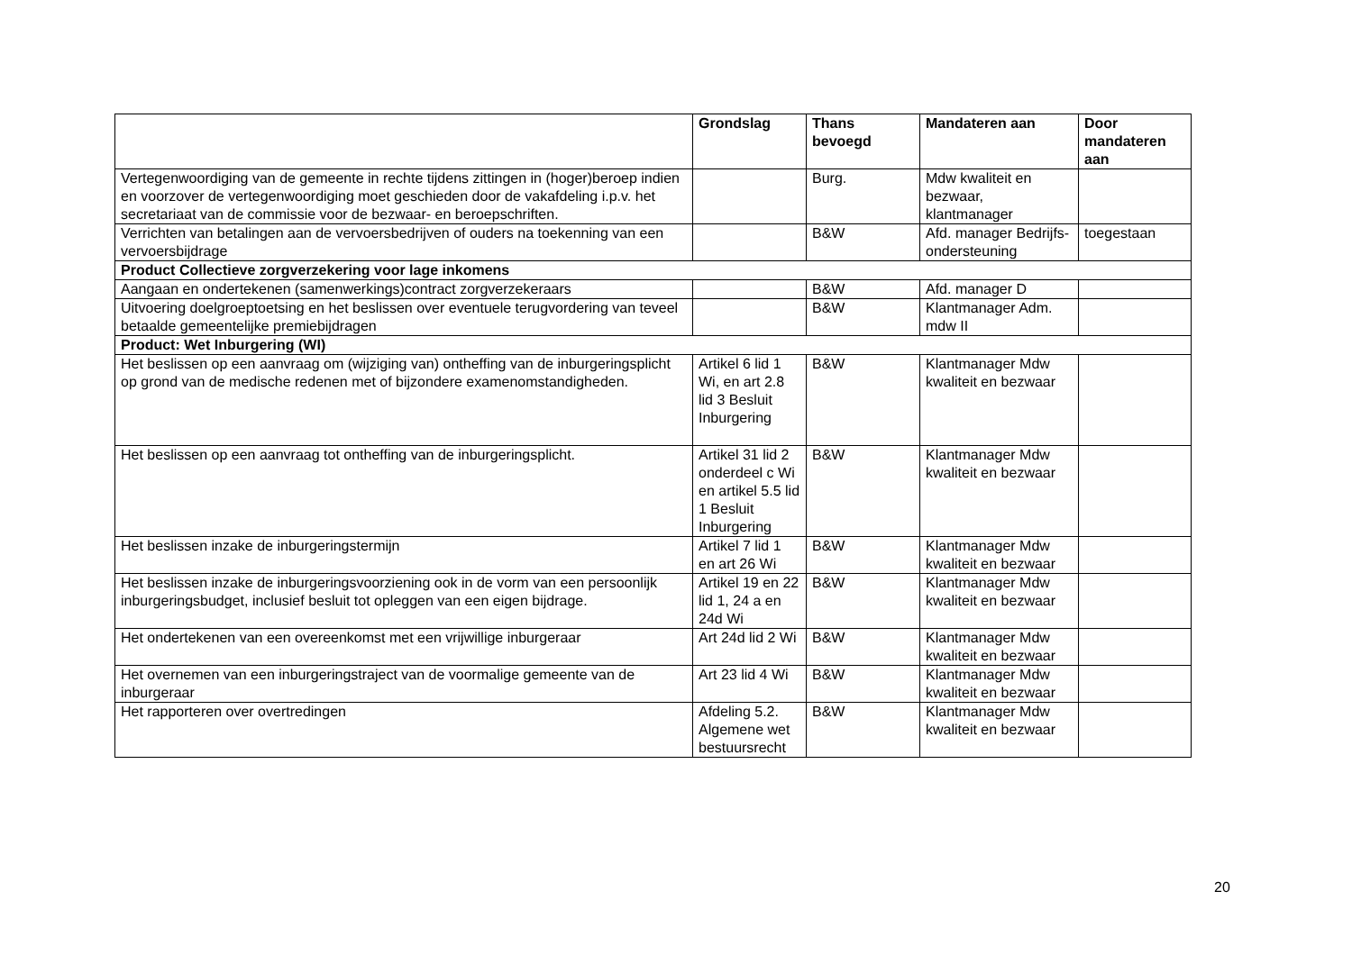| | Grondslag | Thans bevoegd | Mandateren aan | Door mandateren aan |
| --- | --- | --- | --- | --- |
| Vertegenwoordiging van de gemeente in rechte tijdens zittingen in (hoger)beroep indien en voorzover de vertegenwoordiging moet geschieden door de vakafdeling i.p.v. het secretariaat van de commissie voor de bezwaar- en beroepschriften. | | Burg. | Mdw kwaliteit en bezwaar, klantmanager | |
| Verrichten van betalingen aan de vervoersbedrijven of ouders na toekenning van een vervoersbijdrage | | B&W | Afd. manager Bedrijfs-ondersteuning | toegestaan |
| Product Collectieve zorgverzekering voor lage inkomens | | | | |
| Aangaan en ondertekenen (samenwerkings)contract zorgverzekeraars | | B&W | Afd. manager D | |
| Uitvoering doelgroeptoetsing en het beslissen over eventuele terugvordering van teveel betaalde gemeentelijke premiebijdragen | | B&W | Klantmanager Adm. mdw II | |
| Product: Wet Inburgering (WI) | | | | |
| Het beslissen op een aanvraag om (wijziging van) ontheffing van de inburgeringsplicht op grond van de medische redenen met of bijzondere examenomstandigheden. | Artikel 6 lid 1 Wi, en art 2.8 lid 3 Besluit Inburgering | B&W | Klantmanager Mdw kwaliteit en bezwaar | |
| Het beslissen op een aanvraag tot ontheffing van de inburgeringsplicht. | Artikel 31 lid 2 onderdeel c Wi en artikel 5.5 lid 1 Besluit Inburgering | B&W | Klantmanager Mdw kwaliteit en bezwaar | |
| Het beslissen inzake de inburgeringstermijn | Artikel 7 lid 1 en art 26 Wi | B&W | Klantmanager Mdw kwaliteit en bezwaar | |
| Het beslissen inzake de inburgeringsvoorziening ook in de vorm van een persoonlijk inburgeringsbudget, inclusief besluit tot opleggen van een eigen bijdrage. | Artikel 19 en 22 lid 1, 24 a en 24d Wi | B&W | Klantmanager Mdw kwaliteit en bezwaar | |
| Het ondertekenen van een overeenkomst met een vrijwillige inburgeraar | Art 24d lid 2 Wi | B&W | Klantmanager Mdw kwaliteit en bezwaar | |
| Het overnemen van een inburgeringstraject van de voormalige gemeente van de inburgeraar | Art 23 lid 4 Wi | B&W | Klantmanager Mdw kwaliteit en bezwaar | |
| Het rapporteren over overtredingen | Afdeling 5.2. Algemene wet bestuursrecht | B&W | Klantmanager Mdw kwaliteit en bezwaar | |
20